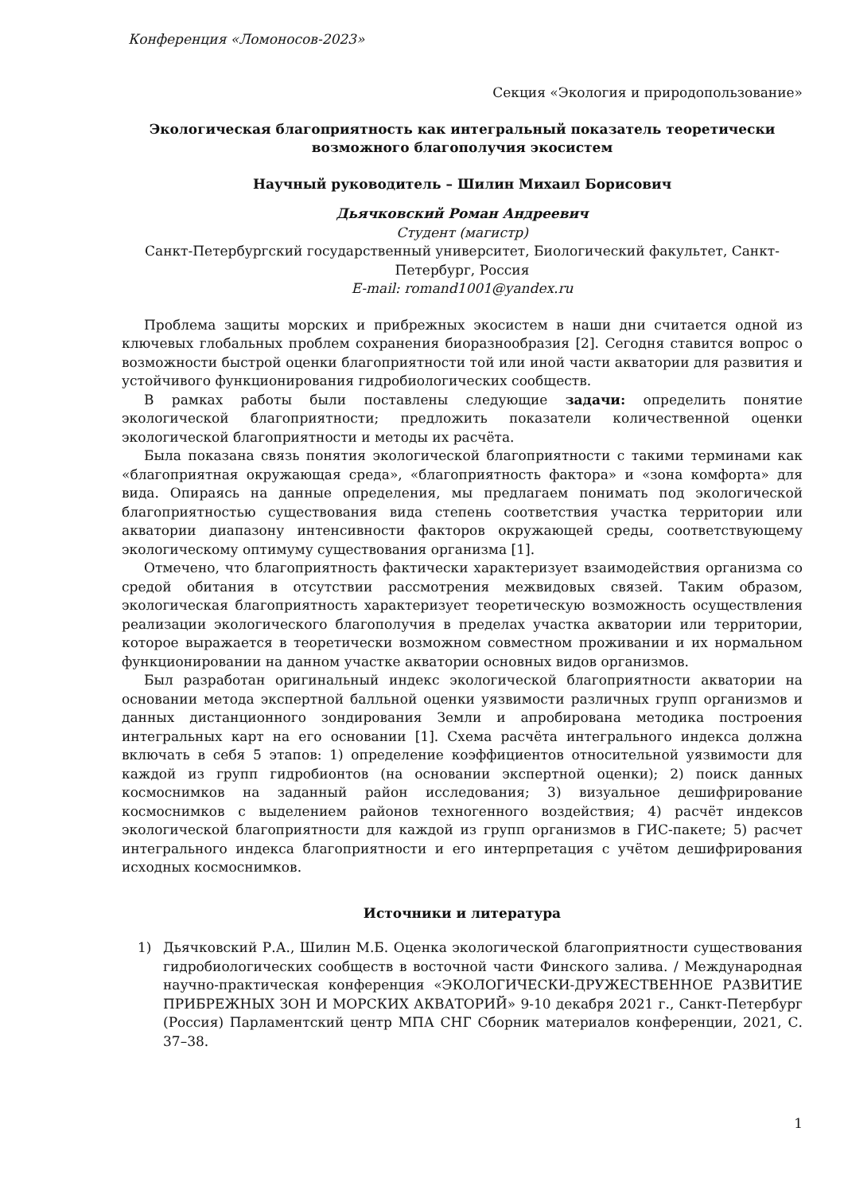Конференция «Ломоносов-2023»
Секция «Экология и природопользование»
Экологическая благоприятность как интегральный показатель теоретически возможного благополучия экосистем
Научный руководитель – Шилин Михаил Борисович
Дьячковский Роман Андреевич
Студент (магистр)
Санкт-Петербургский государственный университет, Биологический факультет, Санкт-Петербург, Россия
E-mail: romand1001@yandex.ru
Проблема защиты морских и прибрежных экосистем в наши дни считается одной из ключевых глобальных проблем сохранения биоразнообразия [2]. Сегодня ставится вопрос о возможности быстрой оценки благоприятности той или иной части акватории для развития и устойчивого функционирования гидробиологических сообществ.
В рамках работы были поставлены следующие задачи: определить понятие экологической благоприятности; предложить показатели количественной оценки экологической благоприятности и методы их расчёта.
Была показана связь понятия экологической благоприятности с такими терминами как «благоприятная окружающая среда», «благоприятность фактора» и «зона комфорта» для вида. Опираясь на данные определения, мы предлагаем понимать под экологической благоприятностью существования вида степень соответствия участка территории или акватории диапазону интенсивности факторов окружающей среды, соответствующему экологическому оптимуму существования организма [1].
Отмечено, что благоприятность фактически характеризует взаимодействия организма со средой обитания в отсутствии рассмотрения межвидовых связей. Таким образом, экологическая благоприятность характеризует теоретическую возможность осуществления реализации экологического благополучия в пределах участка акватории или территории, которое выражается в теоретически возможном совместном проживании и их нормальном функционировании на данном участке акватории основных видов организмов.
Был разработан оригинальный индекс экологической благоприятности акватории на основании метода экспертной балльной оценки уязвимости различных групп организмов и данных дистанционного зондирования Земли и апробирована методика построения интегральных карт на его основании [1]. Схема расчёта интегрального индекса должна включать в себя 5 этапов: 1) определение коэффициентов относительной уязвимости для каждой из групп гидробионтов (на основании экспертной оценки); 2) поиск данных космоснимков на заданный район исследования; 3) визуальное дешифрирование космоснимков с выделением районов техногенного воздействия; 4) расчёт индексов экологической благоприятности для каждой из групп организмов в ГИС-пакете; 5) расчет интегрального индекса благоприятности и его интерпретация с учётом дешифрирования исходных космоснимков.
Источники и литература
1) Дьячковский Р.А., Шилин М.Б. Оценка экологической благоприятности существования гидробиологических сообществ в восточной части Финского залива. / Международная научно-практическая конференция «ЭКОЛОГИЧЕСКИ-ДРУЖЕСТВЕННОЕ РАЗВИТИЕ ПРИБРЕЖНЫХ ЗОН И МОРСКИХ АКВАТОРИЙ» 9-10 декабря 2021 г., Санкт-Петербург (Россия) Парламентский центр МПА СНГ Сборник материалов конференции, 2021, С. 37–38.
1